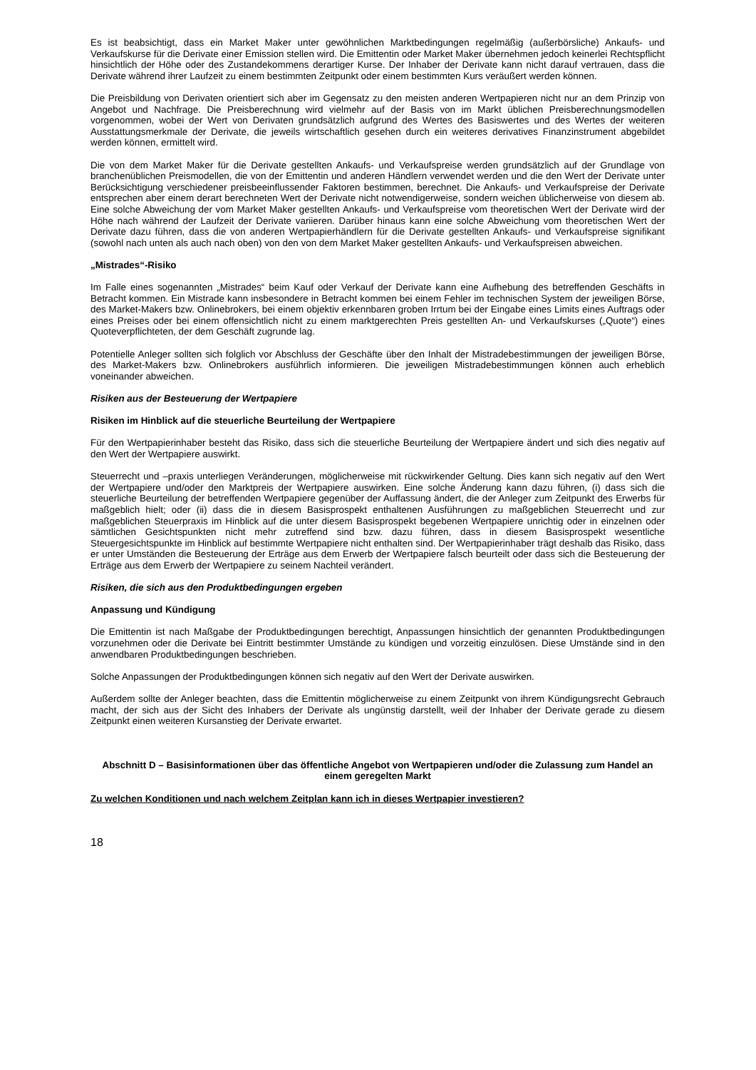Es ist beabsichtigt, dass ein Market Maker unter gewöhnlichen Marktbedingungen regelmäßig (außerbörsliche) Ankaufs- und Verkaufskurse für die Derivate einer Emission stellen wird. Die Emittentin oder Market Maker übernehmen jedoch keinerlei Rechtspflicht hinsichtlich der Höhe oder des Zustandekommens derartiger Kurse. Der Inhaber der Derivate kann nicht darauf vertrauen, dass die Derivate während ihrer Laufzeit zu einem bestimmten Zeitpunkt oder einem bestimmten Kurs veräußert werden können.
Die Preisbildung von Derivaten orientiert sich aber im Gegensatz zu den meisten anderen Wertpapieren nicht nur an dem Prinzip von Angebot und Nachfrage. Die Preisberechnung wird vielmehr auf der Basis von im Markt üblichen Preisberechnungsmodellen vorgenommen, wobei der Wert von Derivaten grundsätzlich aufgrund des Wertes des Basiswertes und des Wertes der weiteren Ausstattungsmerkmale der Derivate, die jeweils wirtschaftlich gesehen durch ein weiteres derivatives Finanzinstrument abgebildet werden können, ermittelt wird.
Die von dem Market Maker für die Derivate gestellten Ankaufs- und Verkaufspreise werden grundsätzlich auf der Grundlage von branchenüblichen Preismodellen, die von der Emittentin und anderen Händlern verwendet werden und die den Wert der Derivate unter Berücksichtigung verschiedener preisbeeinflussender Faktoren bestimmen, berechnet. Die Ankaufs- und Verkaufspreise der Derivate entsprechen aber einem derart berechneten Wert der Derivate nicht notwendigerweise, sondern weichen üblicherweise von diesem ab. Eine solche Abweichung der vom Market Maker gestellten Ankaufs- und Verkaufspreise vom theoretischen Wert der Derivate wird der Höhe nach während der Laufzeit der Derivate variieren. Darüber hinaus kann eine solche Abweichung vom theoretischen Wert der Derivate dazu führen, dass die von anderen Wertpapierhändlern für die Derivate gestellten Ankaufs- und Verkaufspreise signifikant (sowohl nach unten als auch nach oben) von den von dem Market Maker gestellten Ankaufs- und Verkaufspreisen abweichen.
„Mistrades“-Risiko
Im Falle eines sogenannten „Mistrades“ beim Kauf oder Verkauf der Derivate kann eine Aufhebung des betreffenden Geschäfts in Betracht kommen. Ein Mistrade kann insbesondere in Betracht kommen bei einem Fehler im technischen System der jeweiligen Börse, des Market-Makers bzw. Onlinebrokers, bei einem objektiv erkennbaren groben Irrtum bei der Eingabe eines Limits eines Auftrags oder eines Preises oder bei einem offensichtlich nicht zu einem marktgerechten Preis gestellten An- und Verkaufskurses („Quote“) eines Quoteverpflichteten, der dem Geschäft zugrunde lag.
Potentielle Anleger sollten sich folglich vor Abschluss der Geschäfte über den Inhalt der Mistradebestimmungen der jeweiligen Börse, des Market-Makers bzw. Onlinebrokers ausführlich informieren. Die jeweiligen Mistradebestimmungen können auch erheblich voneinander abweichen.
Risiken aus der Besteuerung der Wertpapiere
Risiken im Hinblick auf die steuerliche Beurteilung der Wertpapiere
Für den Wertpapierinhaber besteht das Risiko, dass sich die steuerliche Beurteilung der Wertpapiere ändert und sich dies negativ auf den Wert der Wertpapiere auswirkt.
Steuerrecht und –praxis unterliegen Veränderungen, möglicherweise mit rückwirkender Geltung. Dies kann sich negativ auf den Wert der Wertpapiere und/oder den Marktpreis der Wertpapiere auswirken. Eine solche Änderung kann dazu führen, (i) dass sich die steuerliche Beurteilung der betreffenden Wertpapiere gegenüber der Auffassung ändert, die der Anleger zum Zeitpunkt des Erwerbs für maßgeblich hielt; oder (ii) dass die in diesem Basisprospekt enthaltenen Ausführungen zu maßgeblichen Steuerrecht und zur maßgeblichen Steuerpraxis im Hinblick auf die unter diesem Basisprospekt begebenen Wertpapiere unrichtig oder in einzelnen oder sämtlichen Gesichtspunkten nicht mehr zutreffend sind bzw. dazu führen, dass in diesem Basisprospekt wesentliche Steuergesichtspunkte im Hinblick auf bestimmte Wertpapiere nicht enthalten sind. Der Wertpapierinhaber trägt deshalb das Risiko, dass er unter Umständen die Besteuerung der Erträge aus dem Erwerb der Wertpapiere falsch beurteilt oder dass sich die Besteuerung der Erträge aus dem Erwerb der Wertpapiere zu seinem Nachteil verändert.
Risiken, die sich aus den Produktbedingungen ergeben
Anpassung und Kündigung
Die Emittentin ist nach Maßgabe der Produktbedingungen berechtigt, Anpassungen hinsichtlich der genannten Produktbedingungen vorzunehmen oder die Derivate bei Eintritt bestimmter Umstände zu kündigen und vorzeitig einzulösen. Diese Umstände sind in den anwendbaren Produktbedingungen beschrieben.
Solche Anpassungen der Produktbedingungen können sich negativ auf den Wert der Derivate auswirken.
Außerdem sollte der Anleger beachten, dass die Emittentin möglicherweise zu einem Zeitpunkt von ihrem Kündigungsrecht Gebrauch macht, der sich aus der Sicht des Inhabers der Derivate als ungünstig darstellt, weil der Inhaber der Derivate gerade zu diesem Zeitpunkt einen weiteren Kursanstieg der Derivate erwartet.
Abschnitt D – Basisinformationen über das öffentliche Angebot von Wertpapieren und/oder die Zulassung zum Handel an einem geregelten Markt
Zu welchen Konditionen und nach welchem Zeitplan kann ich in dieses Wertpapier investieren?
18